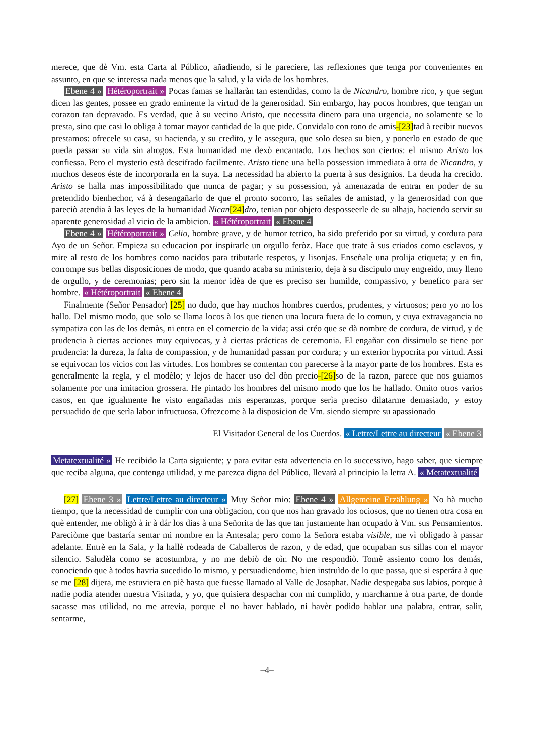merece, que dè Vm. esta Carta al Público, añadiendo, si le pareciere, las reflexiones que tenga por convenientes en assunto, en que se interessa nada menos que la salud, y la vida de los hombres.
Ebene 4 » Hétéroportrait » Pocas famas se hallaràn tan estendidas, como la de Nicandro, hombre rico, y que segun dicen las gentes, possee en grado eminente la virtud de la generosidad. Sin embargo, hay pocos hombres, que tengan un corazon tan depravado. Es verdad, que à su vecino Aristo, que necessita dinero para una urgencia, no solamente se lo presta, sino que casi lo obliga à tomar mayor cantidad de la que pide. Convidalo con tono de amis-[23] tad à recibir nuevos prestamos: ofrecele su casa, su hacienda, y su credito, y le assegura, que solo desea su bien, y ponerlo en estado de que pueda passar su vida sin ahogos. Esta humanidad me dexò encantado. Los hechos son ciertos: el mismo Aristo los confiessa. Pero el mysterio està descifrado facilmente. Aristo tiene una bella possession immediata à otra de Nicandro, y muchos deseos éste de incorporarla en la suya. La necessidad ha abierto la puerta à sus designios. La deuda ha crecido. Aristo se halla mas impossibilitado que nunca de pagar; y su possession, yà amenazada de entrar en poder de su pretendido bienhechor, vá à desengañarlo de que el pronto socorro, las señales de amistad, y la generosidad con que pareciò atendia à las leyes de la humanidad Nican[24] dro, tenian por objeto desposseerle de su alhaja, haciendo servir su aparente generosidad al vicio de la ambicion. « Hétéroportrait « Ebene 4
Ebene 4 » Hétéroportrait » Celio, hombre grave, y de humor tetrico, ha sido preferido por su virtud, y cordura para Ayo de un Señor. Empieza su educacion por inspirarle un orgullo feròz. Hace que trate à sus criados como esclavos, y mire al resto de los hombres como nacidos para tributarle respetos, y lisonjas. Enseñale una prolija etiqueta; y en fin, corrompe sus bellas disposiciones de modo, que quando acaba su ministerio, deja à su discipulo muy engreìdo, muy lleno de orgullo, y de ceremonias; pero sin la menor idèa de que es preciso ser humilde, compassivo, y benefico para ser hombre. « Hétéroportrait « Ebene 4
Finalmente (Señor Pensador) [25] no dudo, que hay muchos hombres cuerdos, prudentes, y virtuosos; pero yo no los hallo. Del mismo modo, que solo se llama locos à los que tienen una locura fuera de lo comun, y cuya extravagancia no sympatiza con las de los demàs, ni entra en el comercio de la vida; assi créo que se dà nombre de cordura, de virtud, y de prudencia à ciertas acciones muy equivocas, y à ciertas prácticas de ceremonia. El engañar con dissimulo se tiene por prudencia: la dureza, la falta de compassion, y de humanidad passan por cordura; y un exterior hypocrita por virtud. Assi se equivocan los vicios con las virtudes. Los hombres se contentan con parecerse à la mayor parte de los hombres. Esta es generalmente la regla, y el modèlo; y lejos de hacer uso del dòn precio-[26] so de la razon, parece que nos guiamos solamente por una imitacion grossera. He pintado los hombres del mismo modo que los he hallado. Omito otros varios casos, en que igualmente he visto engañadas mis esperanzas, porque serìa preciso dilatarme demasiado, y estoy persuadido de que serìa labor infructuosa. Ofrezcome à la disposicion de Vm. siendo siempre su apassionado
El Visitador General de los Cuerdos. « Lettre/Lettre au directeur « Ebene 3
Metatextualité » He recibido la Carta siguiente; y para evitar esta advertencia en lo successivo, hago saber, que siempre que reciba alguna, que contenga utilidad, y me parezca digna del Público, llevarà al principio la letra A. « Metatextualité
[27] Ebene 3 » Lettre/Lettre au directeur » Muy Señor mio: Ebene 4 » Allgemeine Erzählung » No hà mucho tiempo, que la necessidad de cumplir con una obligacion, con que nos han gravado los ociosos, que no tienen otra cosa en què entender, me obligò à ir à dár los dias à una Señorita de las que tan justamente han ocupado à Vm. sus Pensamientos. Pareciòme que bastaría sentar mi nombre en la Antesala; pero como la Señora estaba visible, me vì obligado à passar adelante. Entrè en la Sala, y la hallè rodeada de Caballeros de razon, y de edad, que ocupaban sus sillas con el mayor silencio. Saludèla como se acostumbra, y no me debiò de oìr. No me respondiò. Tomè assiento como los demás, conociendo que à todos havria sucedido lo mismo, y persuadiendome, bien instruìdo de lo que passa, que si esperára à que se me [28] dijera, me estuviera en piè hasta que fuesse llamado al Valle de Josaphat. Nadie despegaba sus labios, porque à nadie podia atender nuestra Visitada, y yo, que quisiera despachar con mi cumplido, y marcharme à otra parte, de donde sacasse mas utilidad, no me atrevia, porque el no haver hablado, ni havèr podido hablar una palabra, entrar, salir, sentarme,
–4–